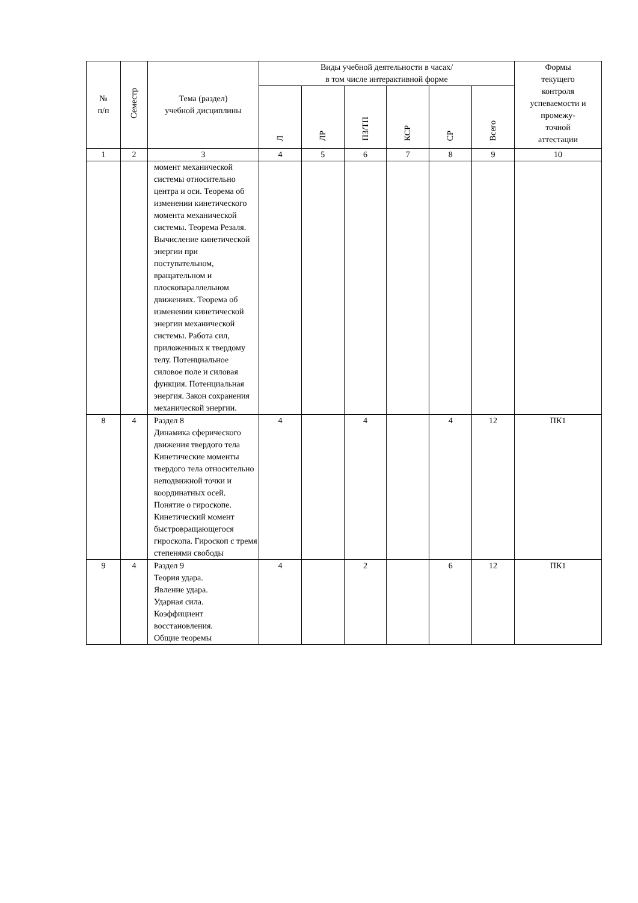| № п/п | Семестр | Тема (раздел) учебной дисциплины | Виды учебной деятельности в часах/ в том числе интерактивной форме | | | | | | Формы текущего контроля успеваемости и промежу- точной аттестации |
| --- | --- | --- | --- | --- | --- | --- | --- | --- | --- |
| | | | Л | ЛР | ПЗ/ТП | КСР | СР | Всего | |
| 1 | 2 | 3 | 4 | 5 | 6 | 7 | 8 | 9 | 10 |
| | | момент механической системы относительно центра и оси. Теорема об изменении кинетического момента механической системы. Теорема Резаля. Вычисление кинетической энергии при поступательном, вращательном и плоскопараллельном движениях. Теорема об изменении кинетической энергии механической системы. Работа сил, приложенных к твердому телу. Потенциальное силовое поле и силовая функция. Потенциальная энергия. Закон сохранения механической энергии. | | | | | | | |
| 8 | 4 | Раздел 8 Динамика сферического движения твердого тела Кинетические моменты твердого тела относительно неподвижной точки и координатных осей. Понятие о гироскопе. Кинетический момент быстровращающегося гироскопа. Гироскоп с тремя степенями свободы | 4 | | 4 | | 4 | 12 | ПК1 |
| 9 | 4 | Раздел 9 Теория удара. Явление удара. Ударная сила. Коэффициент восстановления. Общие теоремы | 4 | | 2 | | 6 | 12 | ПК1 |